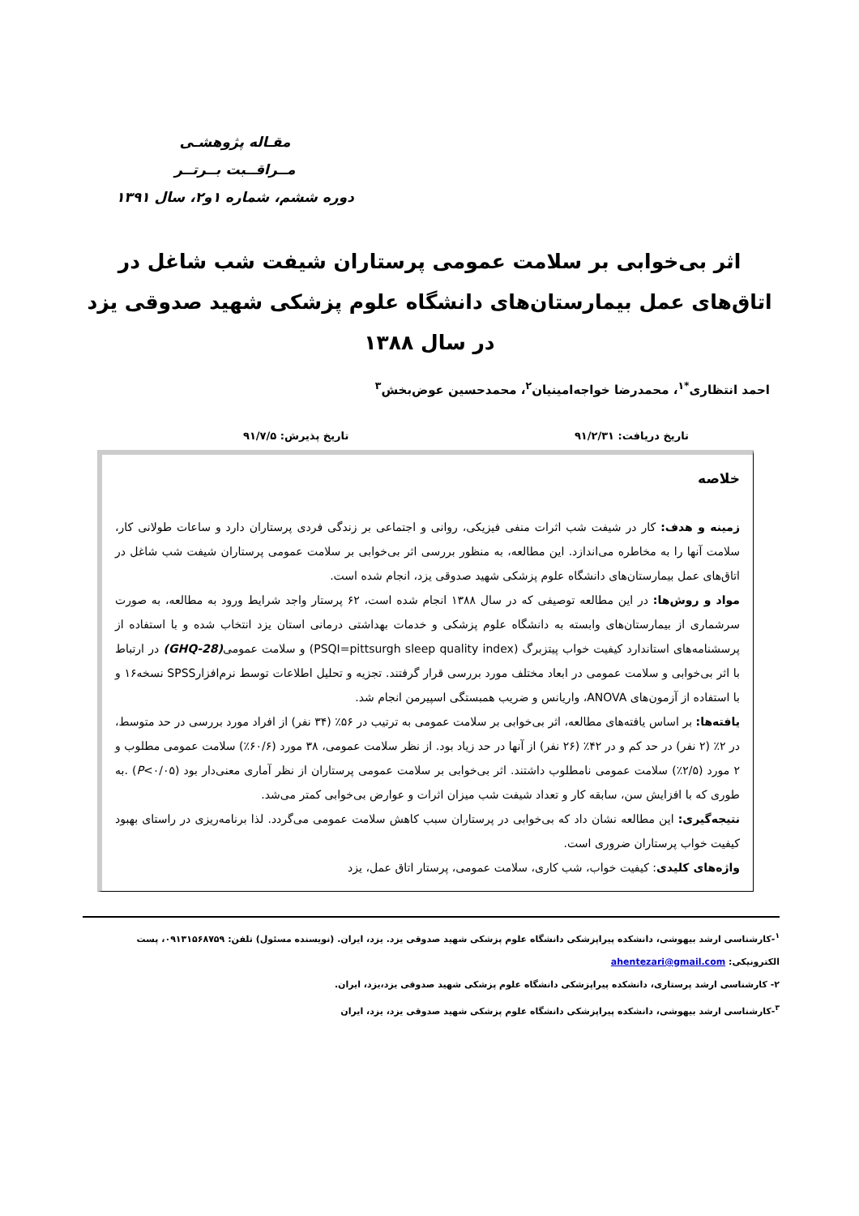مقـاله پژوهشـی
مــراقــبت بــرتــر
دوره ششم، شماره ۱و۲، سال ۱۳۹۱
اثر بی‌خوابی بر سلامت عمومی پرستاران شیفت شب شاغل در اتاق‌های عمل بیمارستان‌های دانشگاه علوم پزشکی شهید صدوقی یزد در سال ۱۳۸۸
احمد انتظاری<sup>*۱</sup>، محمدرضا خواجه‌امینیان<sup>۲</sup>، محمدحسین عوض‌بخش<sup>۳</sup>
تاریخ دریافت: ۹۱/۲/۳۱ تاریخ پذیرش: ۹۱/۷/۵
خلاصه
زمینه و هدف: کار در شیفت شب اثرات منفی فیزیکی، روانی و اجتماعی بر زندگی فردی پرستاران دارد و ساعات طولانی کار، سلامت آنها را به مخاطره می‌اندازد. این مطالعه، به منظور بررسی اثر بی‌خوابی بر سلامت عمومی پرستاران شیفت شب شاغل در اتاق‌های عمل بیمارستان‌های دانشگاه علوم پزشکی شهید صدوقی یزد، انجام شده است.
مواد و روش‌ها: در این مطالعه توصیفی که در سال ۱۳۸۸ انجام شده است، ۶۲ پرستار واجد شرایط ورود به مطالعه، به صورت سرشماری از بیمارستان‌های وابسته به دانشگاه علوم پزشکی و خدمات بهداشتی درمانی استان یزد انتخاب شده و با استفاده از پرسشنامه‌های استاندارد کیفیت خواب پیتزبرگ (PSQI=pittsurgh sleep quality index) و سلامت عمومی(GHQ-28) در ارتباط با اثر بی‌خوابی و سلامت عمومی در ابعاد مختلف مورد بررسی قرار گرفتند. تجزیه و تحلیل اطلاعات توسط نرم‌افزارSPSS نسخه۱۶ و با استفاده از آزمون‌های ANOVA، واریانس و ضریب همبستگی اسپیرمن انجام شد.
یافته‌ها: بر اساس یافته‌های مطالعه، اثر بی‌خوابی بر سلامت عمومی به ترتیب در ۵۶٪ (۳۴ نفر) از افراد مورد بررسی در حد متوسط، در ۲٪ (۲ نفر) در حد کم و در ۴۲٪ (۲۶ نفر) از آنها در حد زیاد بود. از نظر سلامت عمومی، ۳۸ مورد (۶۰/۶٪) سلامت عمومی مطلوب و ۲ مورد (۲/۵٪) سلامت عمومی نامطلوب داشتند. اثر بی‌خوابی بر سلامت عمومی پرستاران از نظر آماری معنی‌دار بود (P<۰/۰۵) .به طوری که با افزایش سن، سابقه کار و تعداد شیفت شب میزان اثرات و عوارض بی‌خوابی کمتر می‌شد.
نتیجه‌گیری: این مطالعه نشان داد که بی‌خوابی در پرستاران سبب کاهش سلامت عمومی می‌گردد. لذا برنامه‌ریزی در راستای بهبود کیفیت خواب پرستاران ضروری است.
واژه‌های کلیدی: کیفیت خواب، شب کاری، سلامت عمومی، پرستار اتاق عمل، یزد
<sup>۱</sup>-کارشناسی ارشد بیهوشی، دانشکده پیراپزشکی دانشگاه علوم پزشکی شهید صدوقی یزد. یزد، ایران. (نویسنده مسئول) تلفن: ۰۹۱۳۱۵۶۸۷۵۹، پست الکترونیکی: ahentezari@gmail.com
۲- کارشناسی ارشد پرستاری، دانشکده پیراپزشکی دانشگاه علوم پزشکی شهید صدوقی یزد،یزد، ایران.
<sup>۳</sup>-کارشناسی ارشد بیهوشی، دانشکده پیراپزشکی دانشگاه علوم پزشکی شهید صدوقی یزد، یزد، ایران